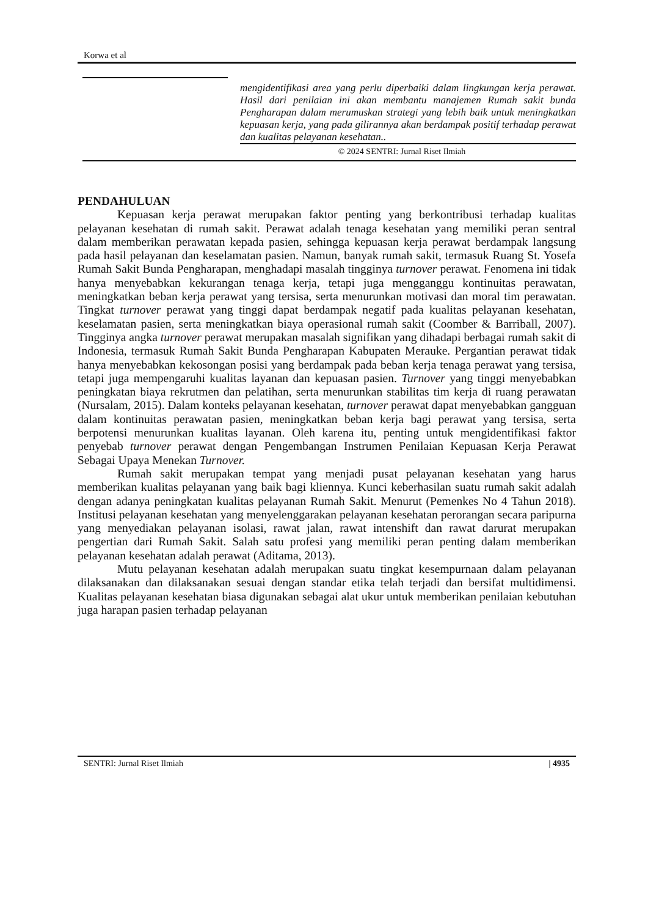Korwa et al
mengidentifikasi area yang perlu diperbaiki dalam lingkungan kerja perawat. Hasil dari penilaian ini akan membantu manajemen Rumah sakit bunda Pengharapan dalam merumuskan strategi yang lebih baik untuk meningkatkan kepuasan kerja, yang pada gilirannya akan berdampak positif terhadap perawat dan kualitas pelayanan kesehatan..
© 2024 SENTRI: Jurnal Riset Ilmiah
PENDAHULUAN
Kepuasan kerja perawat merupakan faktor penting yang berkontribusi terhadap kualitas pelayanan kesehatan di rumah sakit. Perawat adalah tenaga kesehatan yang memiliki peran sentral dalam memberikan perawatan kepada pasien, sehingga kepuasan kerja perawat berdampak langsung pada hasil pelayanan dan keselamatan pasien. Namun, banyak rumah sakit, termasuk Ruang St. Yosefa Rumah Sakit Bunda Pengharapan, menghadapi masalah tingginya turnover perawat. Fenomena ini tidak hanya menyebabkan kekurangan tenaga kerja, tetapi juga mengganggu kontinuitas perawatan, meningkatkan beban kerja perawat yang tersisa, serta menurunkan motivasi dan moral tim perawatan. Tingkat turnover perawat yang tinggi dapat berdampak negatif pada kualitas pelayanan kesehatan, keselamatan pasien, serta meningkatkan biaya operasional rumah sakit (Coomber & Barriball, 2007). Tingginya angka turnover perawat merupakan masalah signifikan yang dihadapi berbagai rumah sakit di Indonesia, termasuk Rumah Sakit Bunda Pengharapan Kabupaten Merauke. Pergantian perawat tidak hanya menyebabkan kekosongan posisi yang berdampak pada beban kerja tenaga perawat yang tersisa, tetapi juga mempengaruhi kualitas layanan dan kepuasan pasien. Turnover yang tinggi menyebabkan peningkatan biaya rekrutmen dan pelatihan, serta menurunkan stabilitas tim kerja di ruang perawatan (Nursalam, 2015). Dalam konteks pelayanan kesehatan, turnover perawat dapat menyebabkan gangguan dalam kontinuitas perawatan pasien, meningkatkan beban kerja bagi perawat yang tersisa, serta berpotensi menurunkan kualitas layanan. Oleh karena itu, penting untuk mengidentifikasi faktor penyebab turnover perawat dengan Pengembangan Instrumen Penilaian Kepuasan Kerja Perawat Sebagai Upaya Menekan Turnover.
Rumah sakit merupakan tempat yang menjadi pusat pelayanan kesehatan yang harus memberikan kualitas pelayanan yang baik bagi kliennya. Kunci keberhasilan suatu rumah sakit adalah dengan adanya peningkatan kualitas pelayanan Rumah Sakit. Menurut (Pemenkes No 4 Tahun 2018). Institusi pelayanan kesehatan yang menyelenggarakan pelayanan kesehatan perorangan secara paripurna yang menyediakan pelayanan isolasi, rawat jalan, rawat intenshift dan rawat darurat merupakan pengertian dari Rumah Sakit. Salah satu profesi yang memiliki peran penting dalam memberikan pelayanan kesehatan adalah perawat (Aditama, 2013).
Mutu pelayanan kesehatan adalah merupakan suatu tingkat kesempurnaan dalam pelayanan dilaksanakan dan dilaksanakan sesuai dengan standar etika telah terjadi dan bersifat multidimensi. Kualitas pelayanan kesehatan biasa digunakan sebagai alat ukur untuk memberikan penilaian kebutuhan juga harapan pasien terhadap pelayanan
SENTRI: Jurnal Riset Ilmiah | 4935